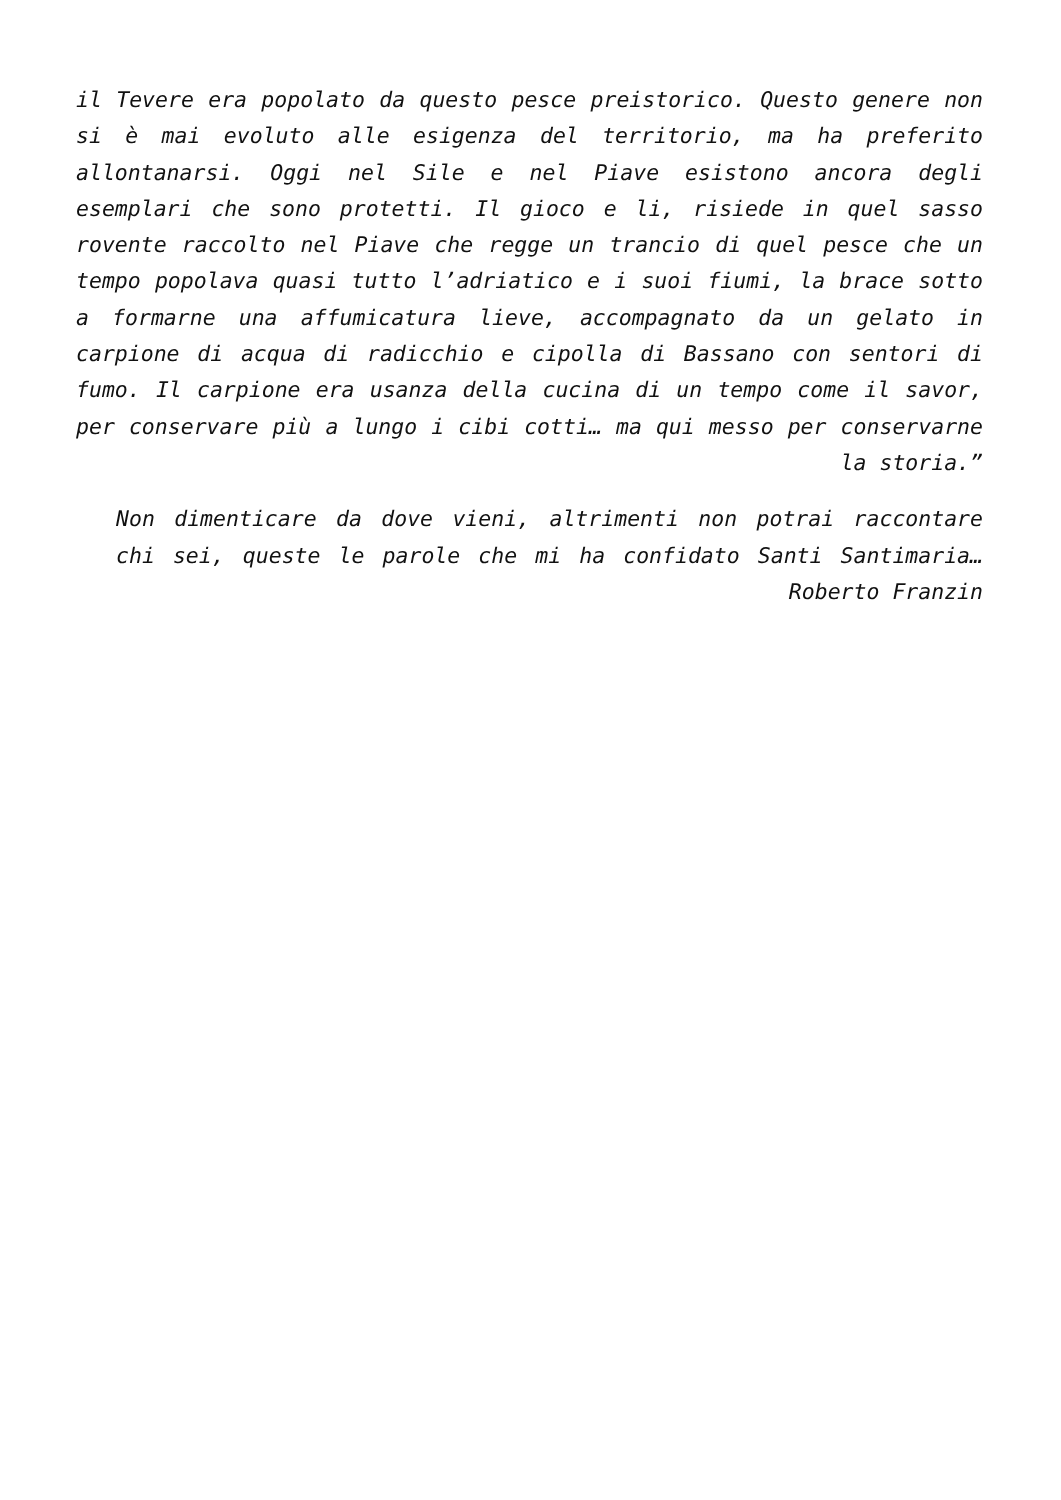il Tevere era popolato da questo pesce preistorico. Questo genere non si è mai evoluto alle esigenza del territorio, ma ha preferito allontanarsi. Oggi nel Sile e nel Piave esistono ancora degli esemplari che sono protetti. Il gioco e li, risiede in quel sasso rovente raccolto nel Piave che regge un trancio di quel pesce che un tempo popolava quasi tutto l’adriatico e i suoi fiumi, la brace sotto a formarne una affumicatura lieve, accompagnato da un gelato in carpione di acqua di radicchio e cipolla di Bassano con sentori di fumo. Il carpione era usanza della cucina di un tempo come il savor, per conservare più a lungo i cibi cotti… ma qui messo per conservarne la storia.”
Non dimenticare da dove vieni, altrimenti non potrai raccontare chi sei, queste le parole che mi ha confidato Santi Santimaria… Roberto Franzin